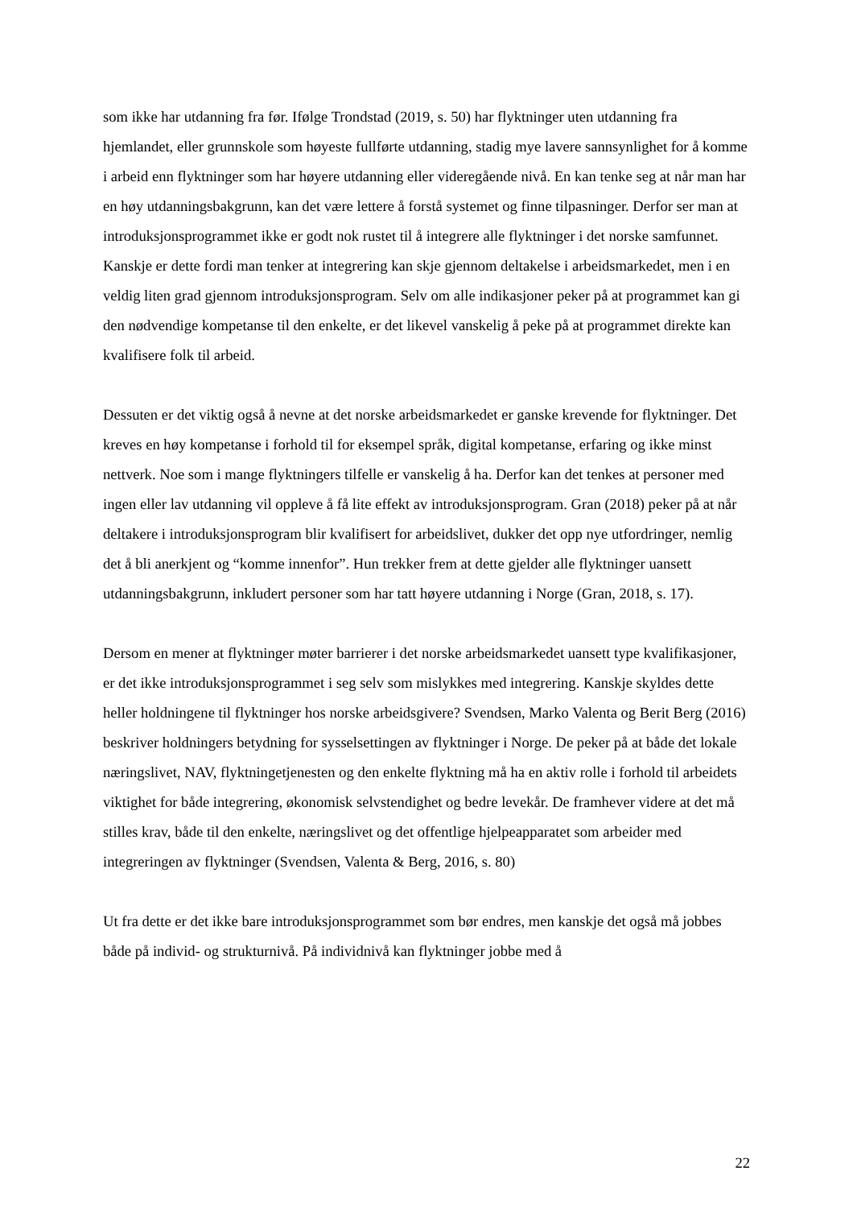som ikke har utdanning fra før. Ifølge Trondstad (2019, s. 50) har flyktninger uten utdanning fra hjemlandet, eller grunnskole som høyeste fullførte utdanning, stadig mye lavere sannsynlighet for å komme i arbeid enn flyktninger som har høyere utdanning eller videregående nivå. En kan tenke seg at når man har en høy utdanningsbakgrunn, kan det være lettere å forstå systemet og finne tilpasninger. Derfor ser man at introduksjonsprogrammet ikke er godt nok rustet til å integrere alle flyktninger i det norske samfunnet. Kanskje er dette fordi man tenker at integrering kan skje gjennom deltakelse i arbeidsmarkedet, men i en veldig liten grad gjennom introduksjonsprogram. Selv om alle indikasjoner peker på at programmet kan gi den nødvendige kompetanse til den enkelte, er det likevel vanskelig å peke på at programmet direkte kan kvalifisere folk til arbeid.
Dessuten er det viktig også å nevne at det norske arbeidsmarkedet er ganske krevende for flyktninger. Det kreves en høy kompetanse i forhold til for eksempel språk, digital kompetanse, erfaring og ikke minst nettverk. Noe som i mange flyktningers tilfelle er vanskelig å ha. Derfor kan det tenkes at personer med ingen eller lav utdanning vil oppleve å få lite effekt av introduksjonsprogram. Gran (2018) peker på at når deltakere i introduksjonsprogram blir kvalifisert for arbeidslivet, dukker det opp nye utfordringer, nemlig det å bli anerkjent og “komme innenfor”. Hun trekker frem at dette gjelder alle flyktninger uansett utdanningsbakgrunn, inkludert personer som har tatt høyere utdanning i Norge (Gran, 2018, s. 17).
Dersom en mener at flyktninger møter barrierer i det norske arbeidsmarkedet uansett type kvalifikasjoner, er det ikke introduksjonsprogrammet i seg selv som mislykkes med integrering. Kanskje skyldes dette heller holdningene til flyktninger hos norske arbeidsgivere? Svendsen, Marko Valenta og Berit Berg (2016) beskriver holdningers betydning for sysselsettingen av flyktninger i Norge. De peker på at både det lokale næringslivet, NAV, flyktningetjenesten og den enkelte flyktning må ha en aktiv rolle i forhold til arbeidets viktighet for både integrering, økonomisk selvstendighet og bedre levekår. De framhever videre at det må stilles krav, både til den enkelte, næringslivet og det offentlige hjelpeapparatet som arbeider med integreringen av flyktninger (Svendsen, Valenta & Berg, 2016, s. 80)
Ut fra dette er det ikke bare introduksjonsprogrammet som bør endres, men kanskje det også må jobbes både på individ- og strukturnivå. På individnivå kan flyktninger jobbe med å
22